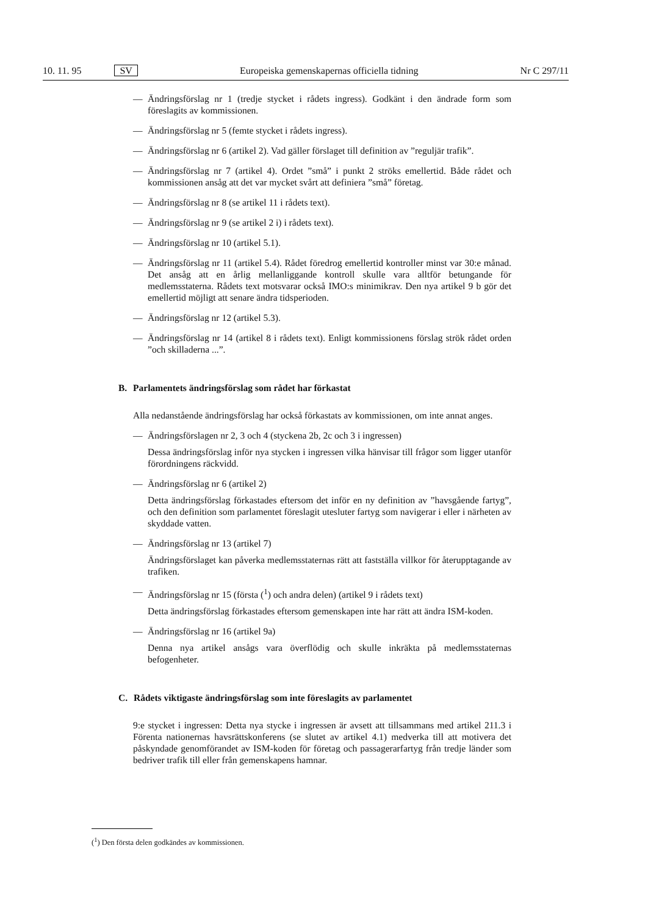10. 11. 95 SV Europeiska gemenskapernas officiella tidning Nr C 297/11
— Ändringsförslag nr 1 (tredje stycket i rådets ingress). Godkänt i den ändrade form som föreslagits av kommissionen.
— Ändringsförslag nr 5 (femte stycket i rådets ingress).
— Ändringsförslag nr 6 (artikel 2). Vad gäller förslaget till definition av ”reguljär trafik”.
— Ändringsförslag nr 7 (artikel 4). Ordet ”små” i punkt 2 ströks emellertid. Både rådet och kommissionen ansåg att det var mycket svårt att definiera ”små” företag.
— Ändringsförslag nr 8 (se artikel 11 i rådets text).
— Ändringsförslag nr 9 (se artikel 2 i) i rådets text).
— Ändringsförslag nr 10 (artikel 5.1).
— Ändringsförslag nr 11 (artikel 5.4). Rådet föredrog emellertid kontroller minst var 30:e månad. Det ansåg att en årlig mellanliggande kontroll skulle vara alltför betungande för medlemsstaterna. Rådets text motsvarar också IMO:s minimikrav. Den nya artikel 9 b gör det emellertid möjligt att senare ändra tidsperioden.
— Ändringsförslag nr 12 (artikel 5.3).
— Ändringsförslag nr 14 (artikel 8 i rådets text). Enligt kommissionens förslag strök rådet orden ”och skilladerna ...”.
B. Parlamentets ändringsförslag som rådet har förkastat
Alla nedanstående ändringsförslag har också förkastats av kommissionen, om inte annat anges.
— Ändringsförslagen nr 2, 3 och 4 (styckena 2b, 2c och 3 i ingressen)
Dessa ändringsförslag inför nya stycken i ingressen vilka hänvisar till frågor som ligger utanför förordningens räckvidd.
— Ändringsförslag nr 6 (artikel 2)
Detta ändringsförslag förkastades eftersom det inför en ny definition av ”havsgående fartyg”, och den definition som parlamentet föreslagit utesluter fartyg som navigerar i eller i närheten av skyddade vatten.
— Ändringsförslag nr 13 (artikel 7)
Ändringsförslaget kan påverka medlemsstaternas rätt att fastställa villkor för återupptagande av trafiken.
— Ändringsförslag nr 15 (första (<sup>1</sup>) och andra delen) (artikel 9 i rådets text)
Detta ändringsförslag förkastades eftersom gemenskapen inte har rätt att ändra ISM-koden.
— Ändringsförslag nr 16 (artikel 9a)
Denna nya artikel ansågs vara överflödig och skulle inkräkta på medlemsstaternas befogenheter.
C. Rådets viktigaste ändringsförslag som inte föreslagits av parlamentet
9:e stycket i ingressen: Detta nya stycke i ingressen är avsett att tillsammans med artikel 211.3 i Förenta nationernas havsrättskonferens (se slutet av artikel 4.1) medverka till att motivera det påskyndade genomförandet av ISM-koden för företag och passagerarfartyg från tredje länder som bedriver trafik till eller från gemenskapens hamnar.
(<sup>1</sup>) Den första delen godkändes av kommissionen.